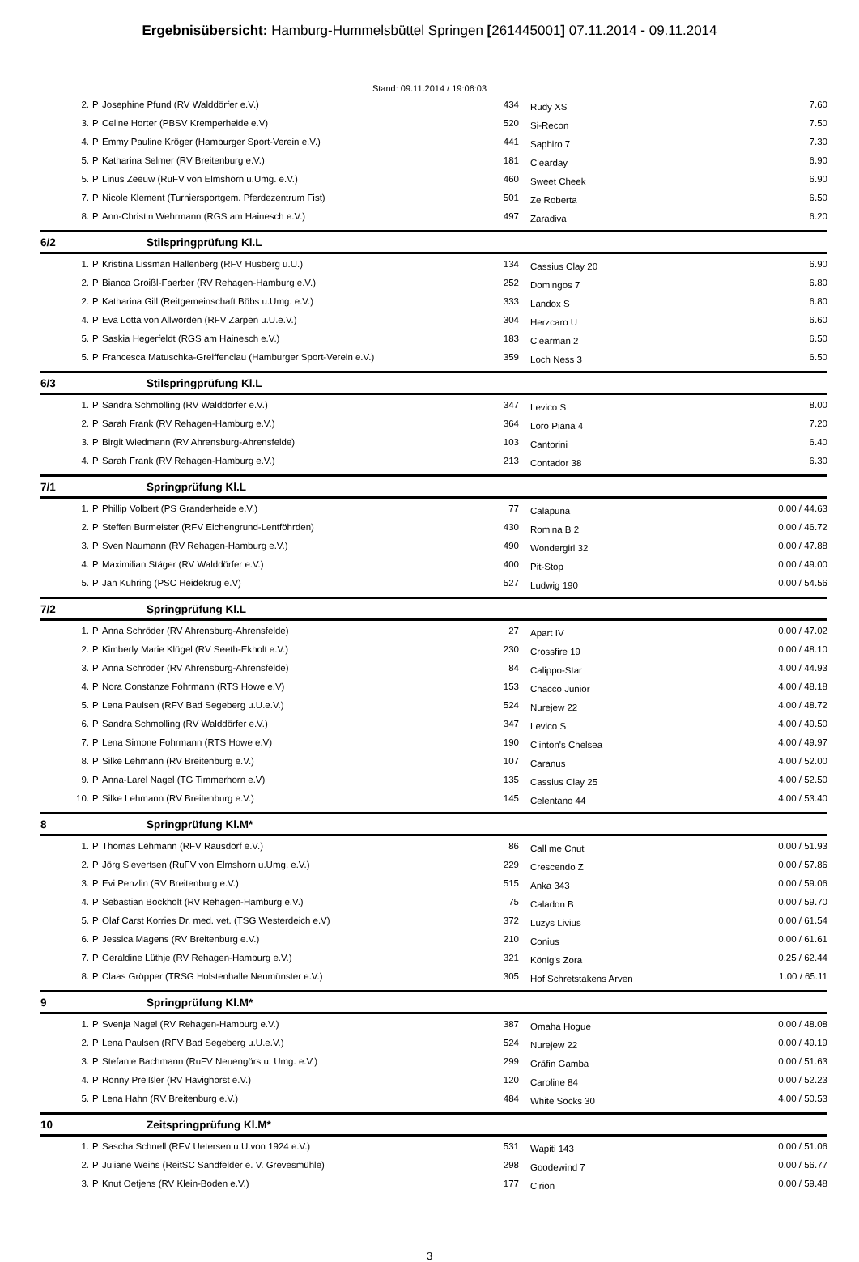Ergebnisübersicht: Hamburg-Hummelsbüttel Springen [261445001] 07.11.2014 - 09.11.2014
Stand: 09.11.2014 / 19:06:03
| 2. | P | Josephine Pfund (RV Walddörfer e.V.) | 434 | Rudy XS | 7.60 |
| 3. | P | Celine Horter (PBSV Kremperheide e.V) | 520 | Si-Recon | 7.50 |
| 4. | P | Emmy Pauline Kröger (Hamburger Sport-Verein e.V.) | 441 | Saphiro 7 | 7.30 |
| 5. | P | Katharina Selmer (RV Breitenburg e.V.) | 181 | Clearday | 6.90 |
| 5. | P | Linus Zeeuw (RuFV von Elmshorn u.Umg. e.V.) | 460 | Sweet Cheek | 6.90 |
| 7. | P | Nicole Klement (Turniersportgem. Pferdezentrum Fist) | 501 | Ze Roberta | 6.50 |
| 8. | P | Ann-Christin Wehrmann (RGS am Hainesch e.V.) | 497 | Zaradiva | 6.20 |
| 6/2 | | Stilspringprüfung Kl.L | | | |
| 1. | P | Kristina Lissman Hallenberg (RFV Husberg u.U.) | 134 | Cassius Clay 20 | 6.90 |
| 2. | P | Bianca Groißl-Faerber (RV Rehagen-Hamburg e.V.) | 252 | Domingos 7 | 6.80 |
| 2. | P | Katharina Gill (Reitgemeinschaft Böbs u.Umg. e.V.) | 333 | Landox S | 6.80 |
| 4. | P | Eva Lotta von Allwörden (RFV Zarpen u.U.e.V.) | 304 | Herzcaro U | 6.60 |
| 5. | P | Saskia Hegerfeldt (RGS am Hainesch e.V.) | 183 | Clearman 2 | 6.50 |
| 5. | P | Francesca Matuschka-Greiffenclau (Hamburger Sport-Verein e.V.) | 359 | Loch Ness 3 | 6.50 |
| 6/3 | | Stilspringprüfung Kl.L | | | |
| 1. | P | Sandra Schmolling (RV Walddörfer e.V.) | 347 | Levico S | 8.00 |
| 2. | P | Sarah Frank (RV Rehagen-Hamburg e.V.) | 364 | Loro Piana 4 | 7.20 |
| 3. | P | Birgit Wiedmann (RV Ahrensburg-Ahrensfelde) | 103 | Cantorini | 6.40 |
| 4. | P | Sarah Frank (RV Rehagen-Hamburg e.V.) | 213 | Contador 38 | 6.30 |
| 7/1 | | Springprüfung Kl.L | | | |
| 1. | P | Phillip Volbert (PS Granderheide e.V.) | 77 | Calapuna | 0.00 / 44.63 |
| 2. | P | Steffen Burmeister (RFV Eichengrund-Lentföhrden) | 430 | Romina B 2 | 0.00 / 46.72 |
| 3. | P | Sven Naumann (RV Rehagen-Hamburg e.V.) | 490 | Wondergirl 32 | 0.00 / 47.88 |
| 4. | P | Maximilian Stäger (RV Walddörfer e.V.) | 400 | Pit-Stop | 0.00 / 49.00 |
| 5. | P | Jan Kuhring (PSC Heidekrug e.V) | 527 | Ludwig 190 | 0.00 / 54.56 |
| 7/2 | | Springprüfung Kl.L | | | |
| 1. | P | Anna Schröder (RV Ahrensburg-Ahrensfelde) | 27 | Apart IV | 0.00 / 47.02 |
| 2. | P | Kimberly Marie Klügel (RV Seeth-Ekholt e.V.) | 230 | Crossfire 19 | 0.00 / 48.10 |
| 3. | P | Anna Schröder (RV Ahrensburg-Ahrensfelde) | 84 | Calippo-Star | 4.00 / 44.93 |
| 4. | P | Nora Constanze Fohrmann (RTS Howe e.V) | 153 | Chacco Junior | 4.00 / 48.18 |
| 5. | P | Lena Paulsen (RFV Bad Segeberg u.U.e.V.) | 524 | Nurejew 22 | 4.00 / 48.72 |
| 6. | P | Sandra Schmolling (RV Walddörfer e.V.) | 347 | Levico S | 4.00 / 49.50 |
| 7. | P | Lena Simone Fohrmann (RTS Howe e.V) | 190 | Clinton's Chelsea | 4.00 / 49.97 |
| 8. | P | Silke Lehmann (RV Breitenburg e.V.) | 107 | Caranus | 4.00 / 52.00 |
| 9. | P | Anna-Larel Nagel (TG Timmerhorn e.V) | 135 | Cassius Clay 25 | 4.00 / 52.50 |
| 10. | P | Silke Lehmann (RV Breitenburg e.V.) | 145 | Celentano 44 | 4.00 / 53.40 |
| 8 | | Springprüfung Kl.M* | | | |
| 1. | P | Thomas Lehmann (RFV Rausdorf e.V.) | 86 | Call me Cnut | 0.00 / 51.93 |
| 2. | P | Jörg Sievertsen (RuFV von Elmshorn u.Umg. e.V.) | 229 | Crescendo Z | 0.00 / 57.86 |
| 3. | P | Evi Penzlin (RV Breitenburg e.V.) | 515 | Anka 343 | 0.00 / 59.06 |
| 4. | P | Sebastian Bockholt (RV Rehagen-Hamburg e.V.) | 75 | Caladon B | 0.00 / 59.70 |
| 5. | P | Olaf Carst Korries Dr. med. vet. (TSG Westerdeich e.V) | 372 | Luzys Livius | 0.00 / 61.54 |
| 6. | P | Jessica Magens (RV Breitenburg e.V.) | 210 | Conius | 0.00 / 61.61 |
| 7. | P | Geraldine Lüthje (RV Rehagen-Hamburg e.V.) | 321 | König's Zora | 0.25 / 62.44 |
| 8. | P | Claas Gröpper (TRSG Holstenhalle Neumünster e.V.) | 305 | Hof Schretstakens Arven | 1.00 / 65.11 |
| 9 | | Springprüfung Kl.M* | | | |
| 1. | P | Svenja Nagel (RV Rehagen-Hamburg e.V.) | 387 | Omaha Hogue | 0.00 / 48.08 |
| 2. | P | Lena Paulsen (RFV Bad Segeberg u.U.e.V.) | 524 | Nurejew 22 | 0.00 / 49.19 |
| 3. | P | Stefanie Bachmann (RuFV Neuengörs u. Umg. e.V.) | 299 | Gräfin Gamba | 0.00 / 51.63 |
| 4. | P | Ronny Preißler (RV Havighorst e.V.) | 120 | Caroline 84 | 0.00 / 52.23 |
| 5. | P | Lena Hahn (RV Breitenburg e.V.) | 484 | White Socks 30 | 4.00 / 50.53 |
| 10 | | Zeitspringprüfung Kl.M* | | | |
| 1. | P | Sascha Schnell (RFV Uetersen u.U.von 1924 e.V.) | 531 | Wapiti 143 | 0.00 / 51.06 |
| 2. | P | Juliane Weihs (ReitSC Sandfelder e. V. Grevesmühle) | 298 | Goodewind 7 | 0.00 / 56.77 |
| 3. | P | Knut Oetjens (RV Klein-Boden e.V.) | 177 | Cirion | 0.00 / 59.48 |
3